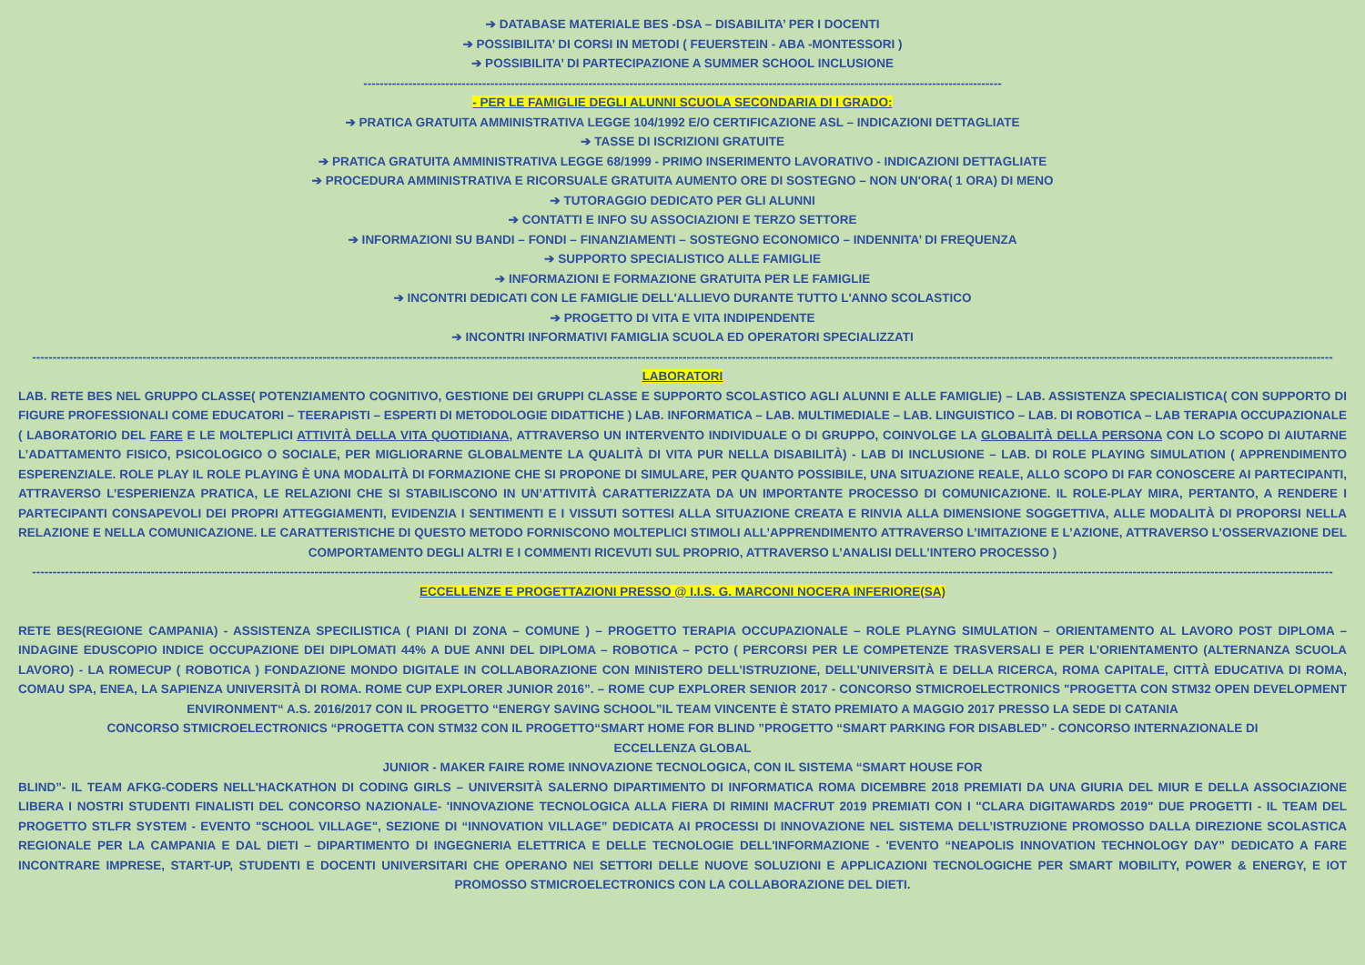➔ DATABASE MATERIALE BES -DSA – DISABILITA’ PER I DOCENTI
➔ POSSIBILITA’ DI CORSI IN METODI ( FEUERSTEIN - ABA -MONTESSORI )
➔ POSSIBILITA’ DI PARTECIPAZIONE A SUMMER SCHOOL INCLUSIONE
------------------------------------------------------------------------------------------------------------------------------------------------------------
- PER LE FAMIGLIE DEGLI ALUNNI SCUOLA SECONDARIA DI I GRADO:
➔ PRATICA GRATUITA AMMINISTRATIVA LEGGE 104/1992 E/O CERTIFICAZIONE ASL – INDICAZIONI DETTAGLIATE
➔ TASSE DI ISCRIZIONI GRATUITE
➔ PRATICA GRATUITA AMMINISTRATIVA LEGGE 68/1999 - PRIMO INSERIMENTO LAVORATIVO - INDICAZIONI DETTAGLIATE
➔ PROCEDURA AMMINISTRATIVA E RICORSUALE GRATUITA AUMENTO ORE DI SOSTEGNO – NON UN'ORA( 1 ORA) DI MENO
➔ TUTORAGGIO DEDICATO PER GLI ALUNNI
➔ CONTATTI E INFO SU ASSOCIAZIONI E TERZO SETTORE
➔ INFORMAZIONI SU BANDI – FONDI – FINANZIAMENTI – SOSTEGNO ECONOMICO – INDENNITA’ DI FREQUENZA
➔ SUPPORTO SPECIALISTICO ALLE FAMIGLIE
➔ INFORMAZIONI E FORMAZIONE GRATUITA PER LE FAMIGLIE
➔ INCONTRI DEDICATI CON LE FAMIGLIE DELL'ALLIEVO DURANTE TUTTO L'ANNO SCOLASTICO
➔ PROGETTO DI VITA E VITA INDIPENDENTE
➔ INCONTRI INFORMATIVI FAMIGLIA SCUOLA ED OPERATORI SPECIALIZZATI
------------------------------------------------------------------------------------------------------------------------------------------------------------------------------------------------------------------------------------------------------------------------------------------------------------------------------
LABORATORI
LAB. RETE BES NEL GRUPPO CLASSE( POTENZIAMENTO COGNITIVO, GESTIONE DEI GRUPPI CLASSE E SUPPORTO SCOLASTICO AGLI ALUNNI E ALLE FAMIGLIE) – LAB. ASSISTENZA SPECIALISTICA( CON SUPPORTO DI FIGURE PROFESSIONALI COME EDUCATORI – TEERAPISTI – ESPERTI DI METODOLOGIE DIDATTICHE ) LAB. INFORMATICA – LAB. MULTIMEDIALE – LAB. LINGUISTICO – LAB. DI ROBOTICA – LAB TERAPIA OCCUPAZIONALE ( LABORATORIO DEL FARE E LE MOLTEPLICI ATTIVITÀ DELLA VITA QUOTIDIANA, ATTRAVERSO UN INTERVENTO INDIVIDUALE O DI GRUPPO, COINVOLGE LA GLOBALITÀ DELLA PERSONA CON LO SCOPO DI AIUTARNE L’ADATTAMENTO FISICO, PSICOLOGICO O SOCIALE, PER MIGLIORARNE GLOBALMENTE LA QUALITÀ DI VITA PUR NELLA DISABILITÀ) - LAB DI INCLUSIONE – LAB. DI ROLE PLAYING SIMULATION ( APPRENDIMENTO ESPERENZIALE. ROLE PLAY IL ROLE PLAYING È UNA MODALITÀ DI FORMAZIONE CHE SI PROPONE DI SIMULARE, PER QUANTO POSSIBILE, UNA SITUAZIONE REALE, ALLO SCOPO DI FAR CONOSCERE AI PARTECIPANTI, ATTRAVERSO L’ESPERIENZA PRATICA, LE RELAZIONI CHE SI STABILISCONO IN UN’ATTIVITÀ CARATTERIZZATA DA UN IMPORTANTE PROCESSO DI COMUNICAZIONE. IL ROLE-PLAY MIRA, PERTANTO, A RENDERE I PARTECIPANTI CONSAPEVOLI DEI PROPRI ATTEGGIAMENTI, EVIDENZIA I SENTIMENTI E I VISSUTI SOTTESI ALLA SITUAZIONE CREATA E RINVIA ALLA DIMENSIONE SOGGETTIVA, ALLE MODALITÀ DI PROPORSI NELLA RELAZIONE E NELLA COMUNICAZIONE. LE CARATTERISTICHE DI QUESTO METODO FORNISCONO MOLTEPLICI STIMOLI ALL’APPRENDIMENTO ATTRAVERSO L’IMITAZIONE E L’AZIONE, ATTRAVERSO L’OSSERVAZIONE DEL COMPORTAMENTO DEGLI ALTRI E I COMMENTI RICEVUTI SUL PROPRIO, ATTRAVERSO L’ANALISI DELL’INTERO PROCESSO )
------------------------------------------------------------------------------------------------------------------------------------------------------------------------------------------------------------------------------------------------------------------------------------------------------------------------------
ECCELLENZE E PROGETTAZIONI PRESSO @ I.I.S. G. MARCONI NOCERA INFERIORE(SA)
RETE BES(REGIONE CAMPANIA) - ASSISTENZA SPECILISTICA ( PIANI DI ZONA – COMUNE ) – PROGETTO TERAPIA OCCUPAZIONALE – ROLE PLAYNG SIMULATION – ORIENTAMENTO AL LAVORO POST DIPLOMA – INDAGINE EDUSCOPIO INDICE OCCUPAZIONE DEI DIPLOMATI 44% A DUE ANNI DEL DIPLOMA – ROBOTICA – PCTO ( PERCORSI PER LE COMPETENZE TRASVERSALI E PER L’ORIENTAMENTO (ALTERNANZA SCUOLA LAVORO) - LA ROMECUP ( ROBOTICA ) FONDAZIONE MONDO DIGITALE IN COLLABORAZIONE CON MINISTERO DELL’ISTRUZIONE, DELL’UNIVERSITÀ E DELLA RICERCA, ROMA CAPITALE, CITTÀ EDUCATIVA DI ROMA, COMAU SPA, ENEA, LA SAPIENZA UNIVERSITÀ DI ROMA. ROME CUP EXPLORER JUNIOR 2016”. – ROME CUP EXPLORER SENIOR 2017 - CONCORSO STMICROELECTRONICS "PROGETTA CON STM32 OPEN DEVELOPMENT ENVIRONMENT“ A.S. 2016/2017 CON IL PROGETTO “ENERGY SAVING SCHOOL”IL TEAM VINCENTE È STATO PREMIATO A MAGGIO 2017 PRESSO LA SEDE DI CATANIA
CONCORSO STMICROELECTRONICS “PROGETTA CON STM32 CON IL PROGETTO“SMART HOME FOR BLIND ”PROGETTO “SMART PARKING FOR DISABLED” - CONCORSO INTERNAZIONALE DI
ECCELLENZA GLOBAL
JUNIOR - MAKER FAIRE ROME INNOVAZIONE TECNOLOGICA, CON IL SISTEMA “SMART HOUSE FOR
BLIND”- IL TEAM AFKG-CODERS NELL'HACKATHON DI CODING GIRLS – UNIVERSITÀ SALERNO DIPARTIMENTO DI INFORMATICA ROMA DICEMBRE 2018 PREMIATI DA UNA GIURIA DEL MIUR E DELLA ASSOCIAZIONE LIBERA I NOSTRI STUDENTI FINALISTI DEL CONCORSO NAZIONALE- 'INNOVAZIONE TECNOLOGICA ALLA FIERA DI RIMINI MACFRUT 2019 PREMIATI CON I "CLARA DIGITAWARDS 2019" DUE PROGETTI - IL TEAM DEL PROGETTO STLFR SYSTEM - EVENTO "SCHOOL VILLAGE", SEZIONE DI “INNOVATION VILLAGE” DEDICATA AI PROCESSI DI INNOVAZIONE NEL SISTEMA DELL’ISTRUZIONE PROMOSSO DALLA DIREZIONE SCOLASTICA REGIONALE PER LA CAMPANIA E DAL DIETI – DIPARTIMENTO DI INGEGNERIA ELETTRICA E DELLE TECNOLOGIE DELL'INFORMAZIONE - 'EVENTO “NEAPOLIS INNOVATION TECHNOLOGY DAY” DEDICATO A FARE INCONTRARE IMPRESE, START-UP, STUDENTI E DOCENTI UNIVERSITARI CHE OPERANO NEI SETTORI DELLE NUOVE SOLUZIONI E APPLICAZIONI TECNOLOGICHE PER SMART MOBILITY, POWER & ENERGY, E IOT PROMOSSO STMICROELECTRONICS CON LA COLLABORAZIONE DEL DIETI.